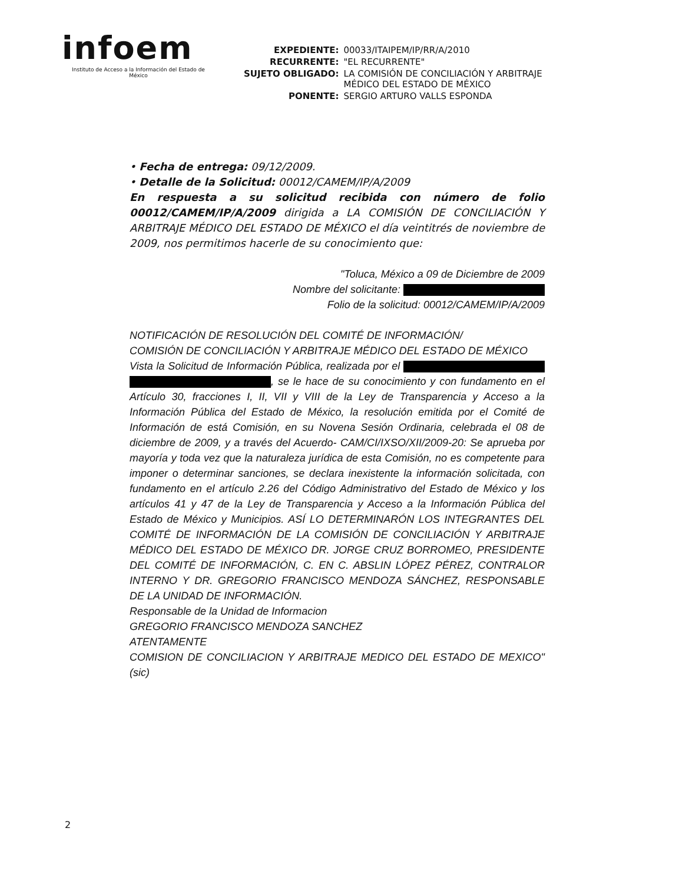infoem
Instituto de Acceso a la Información del Estado de México
| EXPEDIENTE: | 00033/ITAIPEM/IP/RR/A/2010 |
| RECURRENTE: | "EL RECURRENTE" |
| SUJETO OBLIGADO: | LA COMISIÓN DE CONCILIACIÓN Y ARBITRAJE MÉDICO DEL ESTADO DE MÉXICO |
| PONENTE: | SERGIO ARTURO VALLS ESPONDA |
• Fecha de entrega: 09/12/2009.
• Detalle de la Solicitud: 00012/CAMEM/IP/A/2009
En respuesta a su solicitud recibida con número de folio 00012/CAMEM/IP/A/2009 dirigida a LA COMISIÓN DE CONCILIACIÓN Y ARBITRAJE MÉDICO DEL ESTADO DE MÉXICO el día veintitrés de noviembre de 2009, nos permitimos hacerle de su conocimiento que:
"Toluca, México a 09 de Diciembre de 2009
Nombre del solicitante:
Folio de la solicitud: 00012/CAMEM/IP/A/2009
NOTIFICACIÓN DE RESOLUCIÓN DEL COMITÉ DE INFORMACIÓN/
COMISIÓN DE CONCILIACIÓN Y ARBITRAJE MÉDICO DEL ESTADO DE MÉXICO
Vista la Solicitud de Información Pública, realizada por el , se le hace de su conocimiento y con fundamento en el Artículo 30, fracciones I, II, VII y VIII de la Ley de Transparencia y Acceso a la Información Pública del Estado de México, la resolución emitida por el Comité de Información de está Comisión, en su Novena Sesión Ordinaria, celebrada el 08 de diciembre de 2009, y a través del Acuerdo- CAM/CI/IXSO/XII/2009-20: Se aprueba por mayoría y toda vez que la naturaleza jurídica de esta Comisión, no es competente para imponer o determinar sanciones, se declara inexistente la información solicitada, con fundamento en el artículo 2.26 del Código Administrativo del Estado de México y los artículos 41 y 47 de la Ley de Transparencia y Acceso a la Información Pública del Estado de México y Municipios. ASÍ LO DETERMINARÓN LOS INTEGRANTES DEL COMITÉ DE INFORMACIÓN DE LA COMISIÓN DE CONCILIACIÓN Y ARBITRAJE MÉDICO DEL ESTADO DE MÉXICO DR. JORGE CRUZ BORROMEO, PRESIDENTE DEL COMITÉ DE INFORMACIÓN, C. EN C. ABSLIN LÓPEZ PÉREZ, CONTRALOR INTERNO Y DR. GREGORIO FRANCISCO MENDOZA SÁNCHEZ, RESPONSABLE DE LA UNIDAD DE INFORMACIÓN.
Responsable de la Unidad de Informacion
GREGORIO FRANCISCO MENDOZA SANCHEZ
ATENTAMENTE
COMISION DE CONCILIACION Y ARBITRAJE MEDICO DEL ESTADO DE MEXICO" (sic)
2